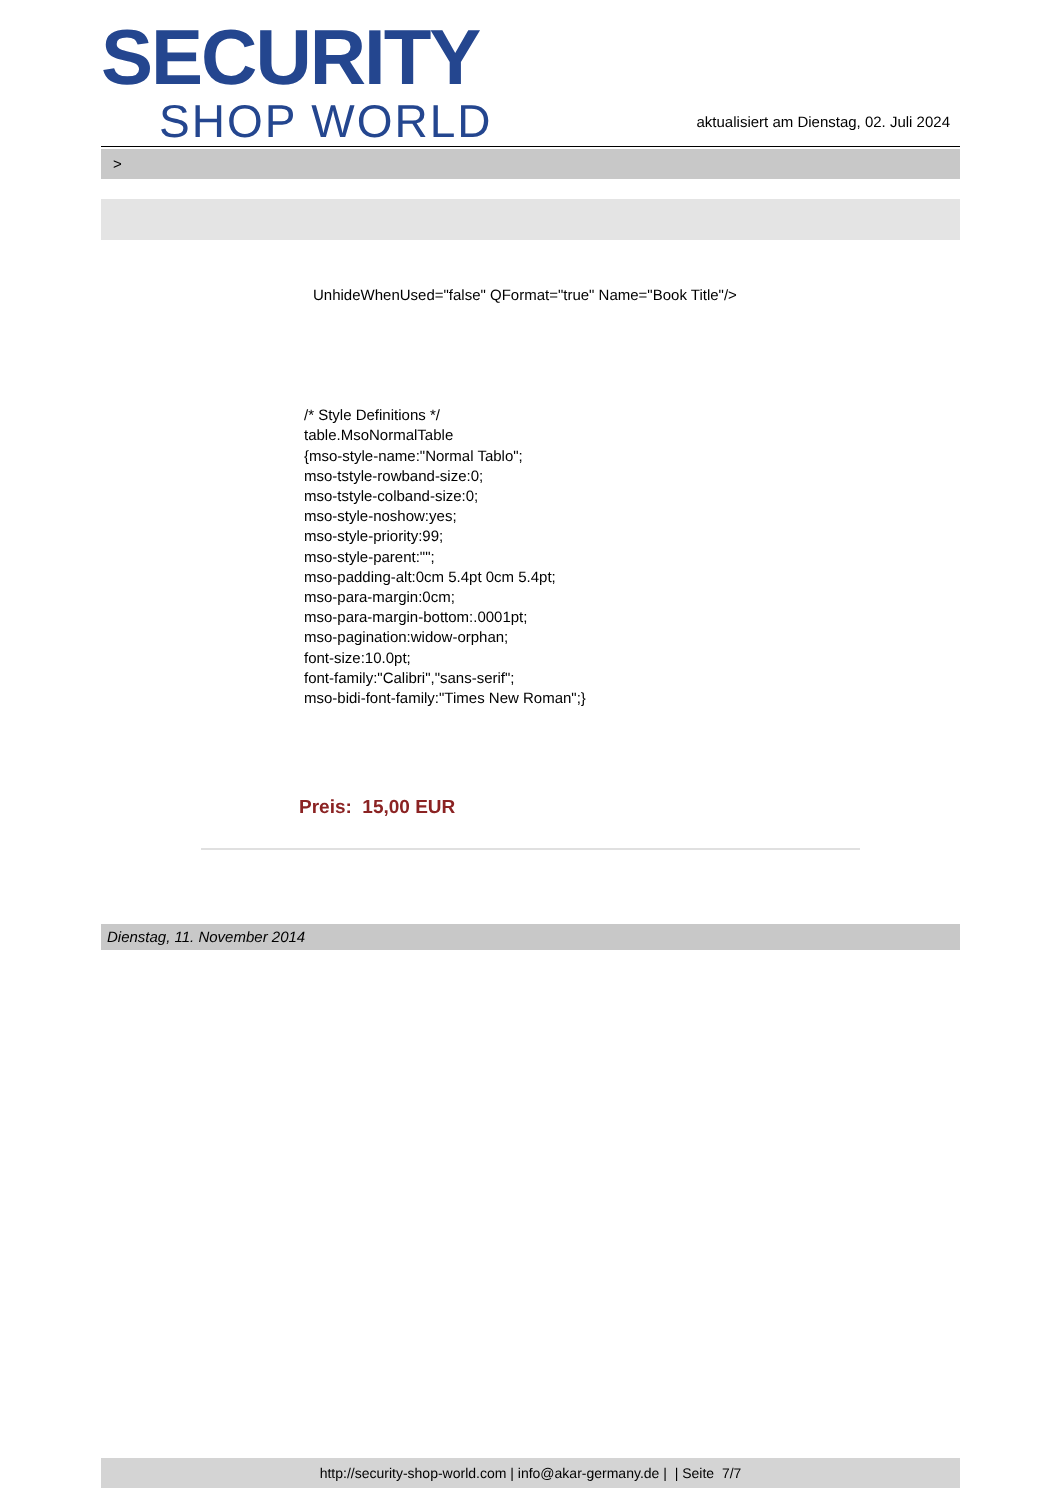SECURITY
SHOP WORLD
aktualisiert am Dienstag, 02. Juli 2024
>
UnhideWhenUsed="false" QFormat="true" Name="Book Title"/>
/* Style Definitions */
table.MsoNormalTable
{mso-style-name:"Normal Tablo";
mso-tstyle-rowband-size:0;
mso-tstyle-colband-size:0;
mso-style-noshow:yes;
mso-style-priority:99;
mso-style-parent:"";
mso-padding-alt:0cm 5.4pt 0cm 5.4pt;
mso-para-margin:0cm;
mso-para-margin-bottom:.0001pt;
mso-pagination:widow-orphan;
font-size:10.0pt;
font-family:"Calibri","sans-serif";
mso-bidi-font-family:"Times New Roman";}
Preis: 15,00 EUR
Dienstag, 11. November 2014
http://security-shop-world.com | info@akar-germany.de | | Seite 7/7